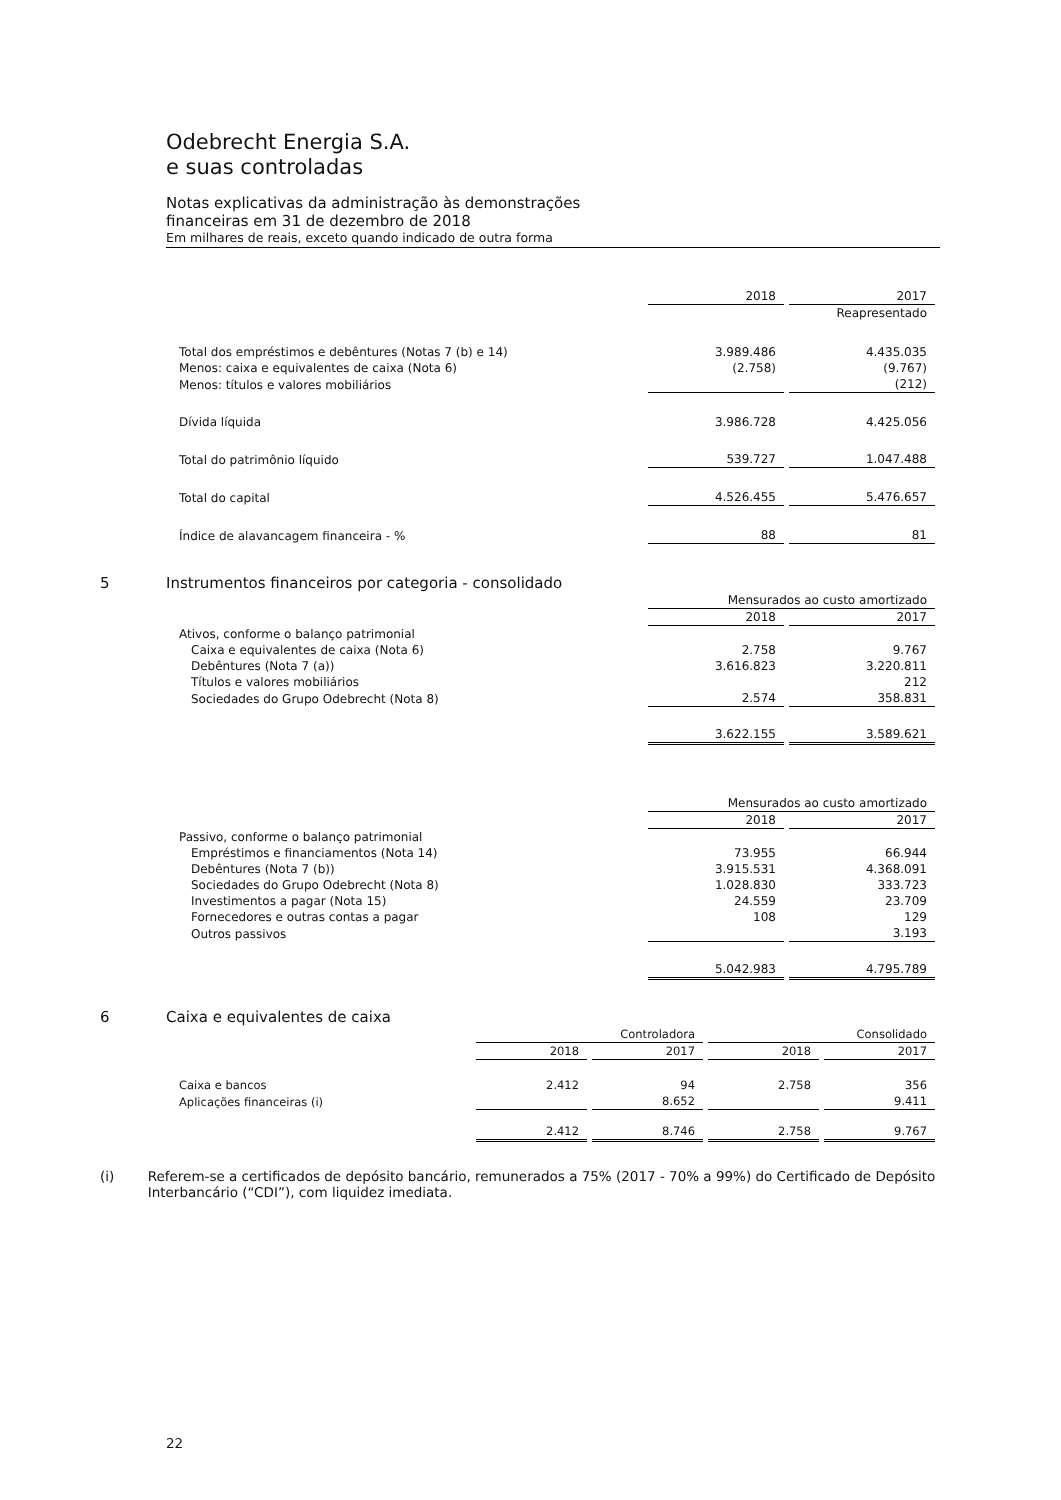Odebrecht Energia S.A.
e suas controladas
Notas explicativas da administração às demonstrações
financeiras em 31 de dezembro de 2018
Em milhares de reais, exceto quando indicado de outra forma
| | 2018 | 2017 |
| | | Reapresentado |
| Total dos empréstimos e debêntures (Notas 7 (b) e 14) | 3.989.486 | 4.435.035 |
| Menos: caixa e equivalentes de caixa (Nota 6) | (2.758) | (9.767) |
| Menos: títulos e valores mobiliários | | (212) |
| Dívida líquida | 3.986.728 | 4.425.056 |
| Total do patrimônio líquido | 539.727 | 1.047.488 |
| Total do capital | 4.526.455 | 5.476.657 |
| Índice de alavancagem financeira - % | 88 | 81 |
5 Instrumentos financeiros por categoria - consolidado
| | Mensurados ao custo amortizado | |
| | 2018 | 2017 |
| Ativos, conforme o balanço patrimonial | | |
| Caixa e equivalentes de caixa (Nota 6) | 2.758 | 9.767 |
| Debêntures (Nota 7 (a)) | 3.616.823 | 3.220.811 |
| Títulos e valores mobiliários | | 212 |
| Sociedades do Grupo Odebrecht (Nota 8) | 2.574 | 358.831 |
| | 3.622.155 | 3.589.621 |
| | Mensurados ao custo amortizado | |
| | 2018 | 2017 |
| Passivo, conforme o balanço patrimonial | | |
| Empréstimos e financiamentos (Nota 14) | 73.955 | 66.944 |
| Debêntures (Nota 7 (b)) | 3.915.531 | 4.368.091 |
| Sociedades do Grupo Odebrecht (Nota 8) | 1.028.830 | 333.723 |
| Investimentos a pagar (Nota 15) | 24.559 | 23.709 |
| Fornecedores e outras contas a pagar | 108 | 129 |
| Outros passivos | | 3.193 |
| | 5.042.983 | 4.795.789 |
6 Caixa e equivalentes de caixa
| | Controladora | | Consolidado | |
| | 2018 | 2017 | 2018 | 2017 |
| Caixa e bancos | 2.412 | 94 | 2.758 | 356 |
| Aplicações financeiras (i) | | 8.652 | | 9.411 |
| | 2.412 | 8.746 | 2.758 | 9.767 |
(i) Referem-se a certificados de depósito bancário, remunerados a 75% (2017 - 70% a 99%) do Certificado de Depósito Interbancário (“CDI”), com liquidez imediata.
22